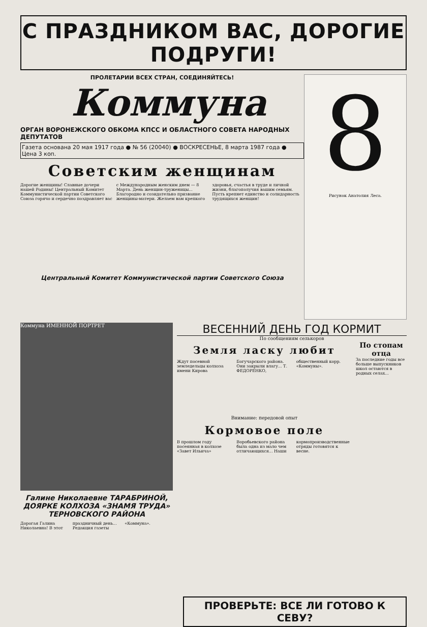С ПРАЗДНИКОМ ВАС, ДОРОГИЕ ПОДРУГИ!
ПРОЛЕТАРИИ ВСЕХ СТРАН, СОЕДИНЯЙТЕСЬ!
Коммуна
ОРГАН ВОРОНЕЖСКОГО ОБКОМА КПСС И ОБЛАСТНОГО СОВЕТА НАРОДНЫХ ДЕПУТАТОВ
Газета основана 20 мая 1917 года ● № 56 (20040) ● ВОСКРЕСЕНЬЕ, 8 марта 1987 года ● Цена 3 коп.
Советским женщинам
Дорогие женщины! Славные дочери нашей Родины! Центральный Комитет Коммунистической партии Советского Союза горячо и сердечно поздравляет вас с Международным женским днем — 8 Марта. День женщин-труженицы... Благородно и созидательно призвание женщины-матери. Желаем вам крепкого здоровья, счастья в труде и личной жизни, благополучия вашим семьям. Пусть крепнет единство и солидарность трудящихся женщин!
Центральный Комитет Коммунистической партии Советского Союза
8
Рисунок Анатолия Леса.
Коммуна ИМЕННОЙ ПОРТРЕТ
Галине Николаевне ТАРАБРИНОЙ, ДОЯРКЕ КОЛХОЗА «ЗНАМЯ ТРУДА» ТЕРНОВСКОГО РАЙОНА
Дорогая Галина Николаевна! В этот праздничный день... Редакция газеты «Коммуна».
ВЕСЕННИЙ ДЕНЬ ГОД КОРМИТ
По сообщениям селькоров
Земля ласку любит
Ждут посевной земледельцы колхоза имени Кирова Богучарского района. Они закрыли влагу... Т. ФЕДОРЕНКО, общественный корр. «Коммуны».
Внимание: передовой опыт
Кормовое поле
В прошлом году посеянная в колхозе «Завет Ильича» Воробьевского района была одна из мало чем отличающихся... Наши кормопроизводственные отряды готовятся к весне.
По стопам отца
За последние годы все больше выпускников школ остаются в родных селах...
ПРОВЕРЬТЕ: ВСЕ ЛИ ГОТОВО К СЕВУ?